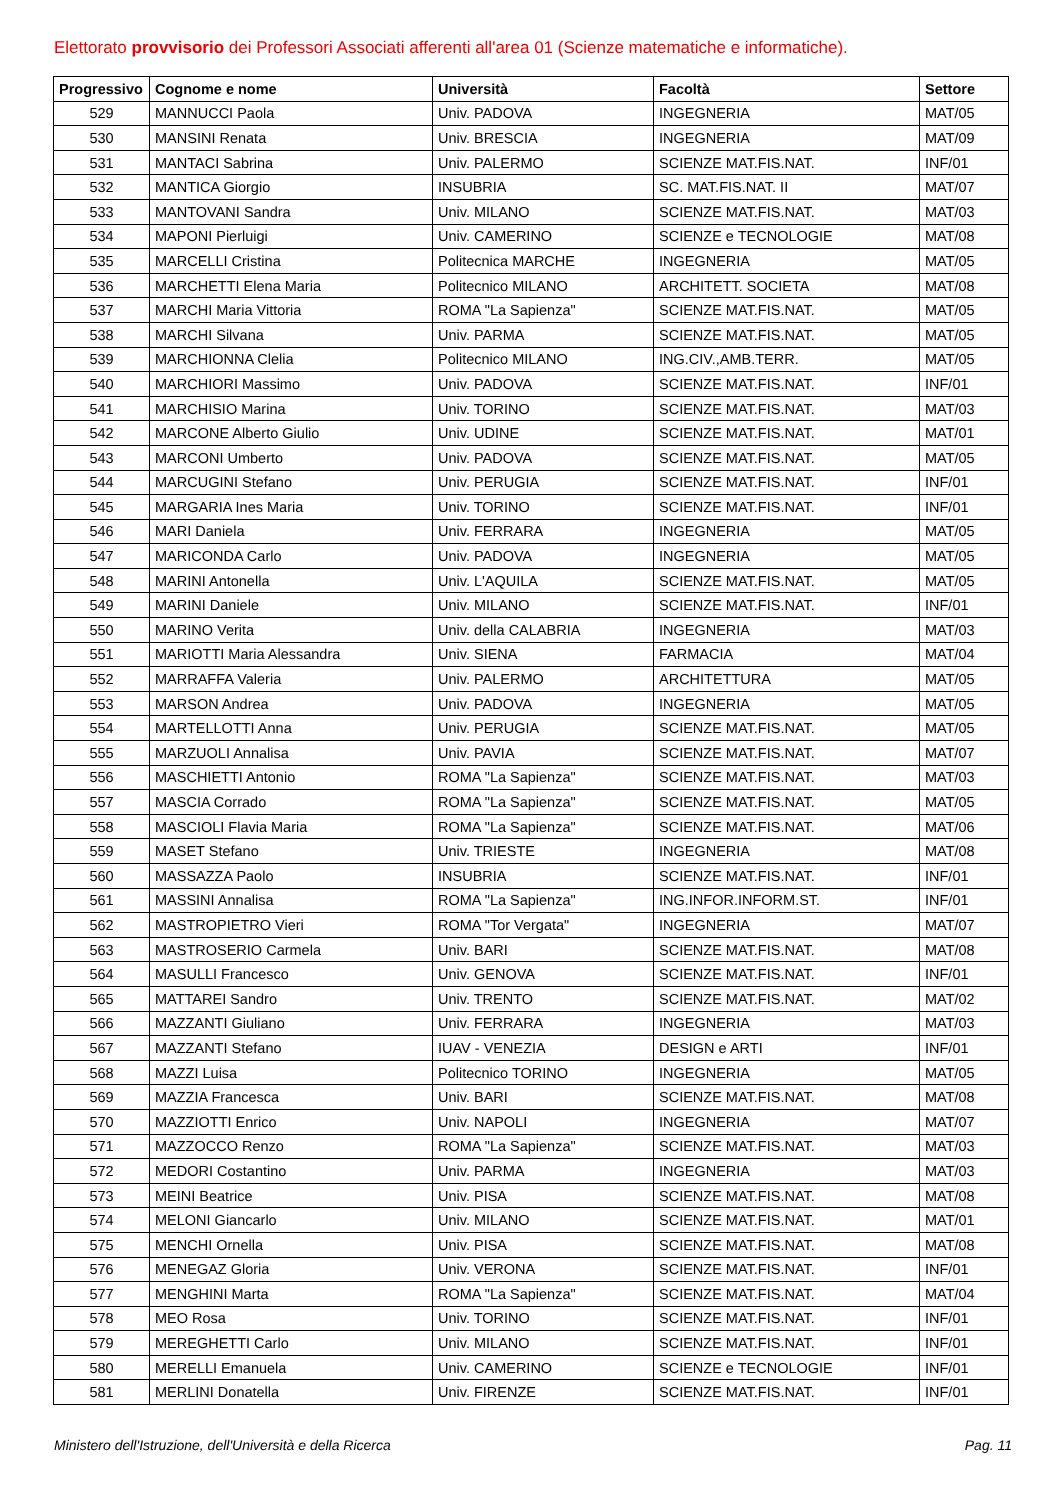Elettorato provvisorio dei Professori Associati afferenti all'area 01 (Scienze matematiche e informatiche).
| Progressivo | Cognome e nome | Università | Facoltà | Settore |
| --- | --- | --- | --- | --- |
| 529 | MANNUCCI Paola | Univ. PADOVA | INGEGNERIA | MAT/05 |
| 530 | MANSINI Renata | Univ. BRESCIA | INGEGNERIA | MAT/09 |
| 531 | MANTACI Sabrina | Univ. PALERMO | SCIENZE MAT.FIS.NAT. | INF/01 |
| 532 | MANTICA Giorgio | INSUBRIA | SC. MAT.FIS.NAT. II | MAT/07 |
| 533 | MANTOVANI Sandra | Univ. MILANO | SCIENZE MAT.FIS.NAT. | MAT/03 |
| 534 | MAPONI Pierluigi | Univ. CAMERINO | SCIENZE e TECNOLOGIE | MAT/08 |
| 535 | MARCELLI Cristina | Politecnica MARCHE | INGEGNERIA | MAT/05 |
| 536 | MARCHETTI Elena Maria | Politecnico MILANO | ARCHITETT. SOCIETA | MAT/08 |
| 537 | MARCHI Maria Vittoria | ROMA "La Sapienza" | SCIENZE MAT.FIS.NAT. | MAT/05 |
| 538 | MARCHI Silvana | Univ. PARMA | SCIENZE MAT.FIS.NAT. | MAT/05 |
| 539 | MARCHIONNA Clelia | Politecnico MILANO | ING.CIV.,AMB.TERR. | MAT/05 |
| 540 | MARCHIORI Massimo | Univ. PADOVA | SCIENZE MAT.FIS.NAT. | INF/01 |
| 541 | MARCHISIO Marina | Univ. TORINO | SCIENZE MAT.FIS.NAT. | MAT/03 |
| 542 | MARCONE Alberto Giulio | Univ. UDINE | SCIENZE MAT.FIS.NAT. | MAT/01 |
| 543 | MARCONI Umberto | Univ. PADOVA | SCIENZE MAT.FIS.NAT. | MAT/05 |
| 544 | MARCUGINI Stefano | Univ. PERUGIA | SCIENZE MAT.FIS.NAT. | INF/01 |
| 545 | MARGARIA Ines Maria | Univ. TORINO | SCIENZE MAT.FIS.NAT. | INF/01 |
| 546 | MARI Daniela | Univ. FERRARA | INGEGNERIA | MAT/05 |
| 547 | MARICONDA Carlo | Univ. PADOVA | INGEGNERIA | MAT/05 |
| 548 | MARINI Antonella | Univ. L'AQUILA | SCIENZE MAT.FIS.NAT. | MAT/05 |
| 549 | MARINI Daniele | Univ. MILANO | SCIENZE MAT.FIS.NAT. | INF/01 |
| 550 | MARINO Verita | Univ. della CALABRIA | INGEGNERIA | MAT/03 |
| 551 | MARIOTTI Maria Alessandra | Univ. SIENA | FARMACIA | MAT/04 |
| 552 | MARRAFFA Valeria | Univ. PALERMO | ARCHITETTURA | MAT/05 |
| 553 | MARSON Andrea | Univ. PADOVA | INGEGNERIA | MAT/05 |
| 554 | MARTELLOTTI Anna | Univ. PERUGIA | SCIENZE MAT.FIS.NAT. | MAT/05 |
| 555 | MARZUOLI Annalisa | Univ. PAVIA | SCIENZE MAT.FIS.NAT. | MAT/07 |
| 556 | MASCHIETTI Antonio | ROMA "La Sapienza" | SCIENZE MAT.FIS.NAT. | MAT/03 |
| 557 | MASCIA Corrado | ROMA "La Sapienza" | SCIENZE MAT.FIS.NAT. | MAT/05 |
| 558 | MASCIOLI Flavia Maria | ROMA "La Sapienza" | SCIENZE MAT.FIS.NAT. | MAT/06 |
| 559 | MASET Stefano | Univ. TRIESTE | INGEGNERIA | MAT/08 |
| 560 | MASSAZZA Paolo | INSUBRIA | SCIENZE MAT.FIS.NAT. | INF/01 |
| 561 | MASSINI Annalisa | ROMA "La Sapienza" | ING.INFOR.INFORM.ST. | INF/01 |
| 562 | MASTROPIETRO Vieri | ROMA "Tor Vergata" | INGEGNERIA | MAT/07 |
| 563 | MASTROSERIO Carmela | Univ. BARI | SCIENZE MAT.FIS.NAT. | MAT/08 |
| 564 | MASULLI Francesco | Univ. GENOVA | SCIENZE MAT.FIS.NAT. | INF/01 |
| 565 | MATTAREI Sandro | Univ. TRENTO | SCIENZE MAT.FIS.NAT. | MAT/02 |
| 566 | MAZZANTI Giuliano | Univ. FERRARA | INGEGNERIA | MAT/03 |
| 567 | MAZZANTI Stefano | IUAV - VENEZIA | DESIGN e ARTI | INF/01 |
| 568 | MAZZI Luisa | Politecnico TORINO | INGEGNERIA | MAT/05 |
| 569 | MAZZIA Francesca | Univ. BARI | SCIENZE MAT.FIS.NAT. | MAT/08 |
| 570 | MAZZIOTTI Enrico | Univ. NAPOLI | INGEGNERIA | MAT/07 |
| 571 | MAZZOCCO Renzo | ROMA "La Sapienza" | SCIENZE MAT.FIS.NAT. | MAT/03 |
| 572 | MEDORI Costantino | Univ. PARMA | INGEGNERIA | MAT/03 |
| 573 | MEINI Beatrice | Univ. PISA | SCIENZE MAT.FIS.NAT. | MAT/08 |
| 574 | MELONI Giancarlo | Univ. MILANO | SCIENZE MAT.FIS.NAT. | MAT/01 |
| 575 | MENCHI Ornella | Univ. PISA | SCIENZE MAT.FIS.NAT. | MAT/08 |
| 576 | MENEGAZ Gloria | Univ. VERONA | SCIENZE MAT.FIS.NAT. | INF/01 |
| 577 | MENGHINI Marta | ROMA "La Sapienza" | SCIENZE MAT.FIS.NAT. | MAT/04 |
| 578 | MEO Rosa | Univ. TORINO | SCIENZE MAT.FIS.NAT. | INF/01 |
| 579 | MEREGHETTI Carlo | Univ. MILANO | SCIENZE MAT.FIS.NAT. | INF/01 |
| 580 | MERELLI Emanuela | Univ. CAMERINO | SCIENZE e TECNOLOGIE | INF/01 |
| 581 | MERLINI Donatella | Univ. FIRENZE | SCIENZE MAT.FIS.NAT. | INF/01 |
Ministero dell'Istruzione, dell'Università e della Ricerca Pag. 11